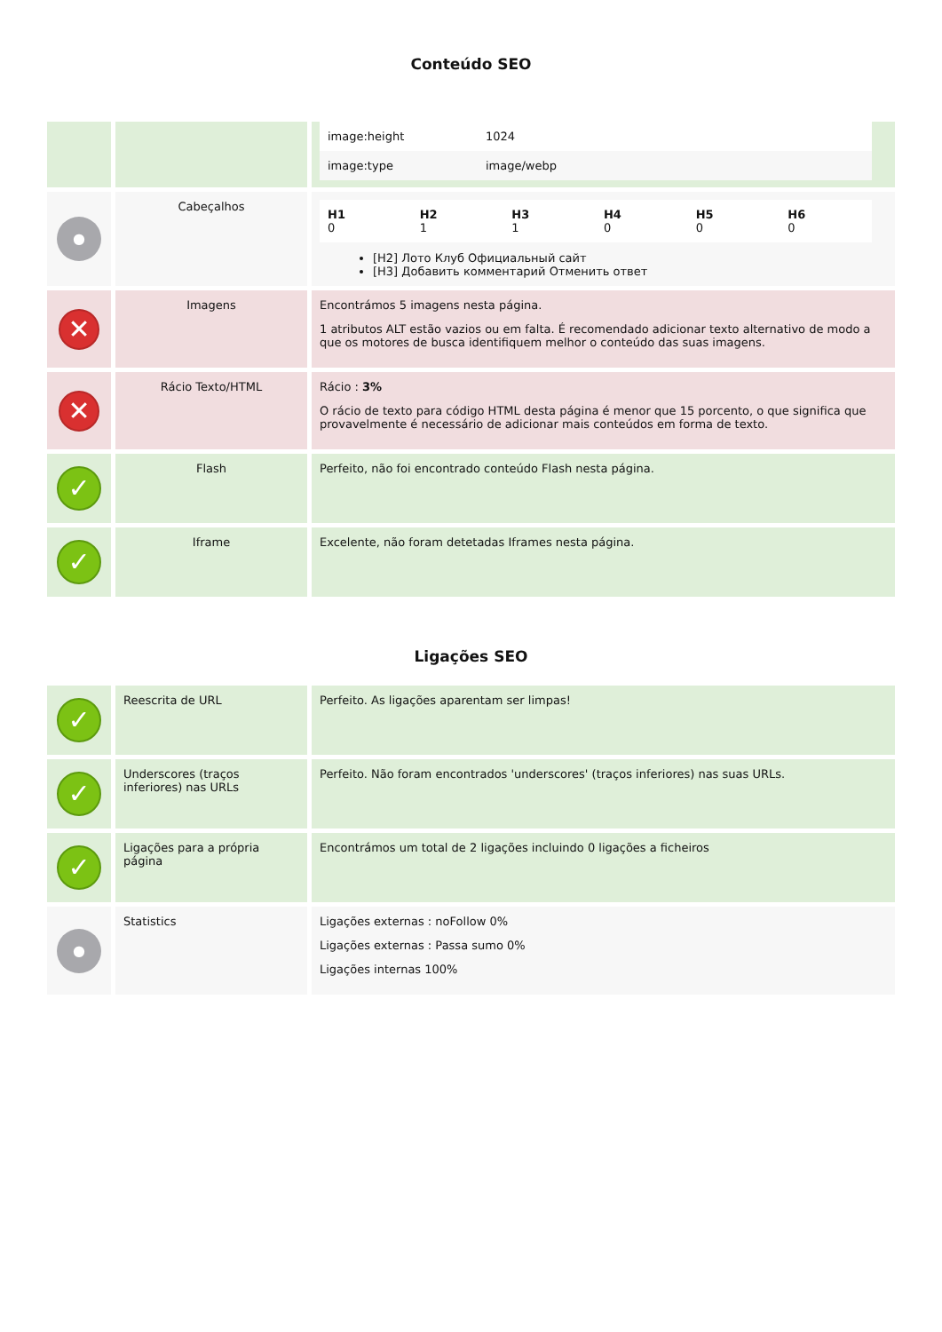Conteúdo SEO
| | | / image:height / 1024 / / image:type / image/webp / |
| ● | Cabeçalhos | / H1 0 / H2 1 / H3 1 / H4 0 / H5 0 / H6 0 / [H2] Лото Клуб Официальный сайт [H3] Добавить комментарий Отменить ответ |
| ✕ | Imagens | Encontrámos 5 imagens nesta página. 1 atributos ALT estão vazios ou em falta. É recomendado adicionar texto alternativo de modo a que os motores de busca identifiquem melhor o conteúdo das suas imagens. |
| ✕ | Rácio Texto/HTML | Rácio : 3% O rácio de texto para código HTML desta página é menor que 15 porcento, o que significa que provavelmente é necessário de adicionar mais conteúdos em forma de texto. |
| ✓ | Flash | Perfeito, não foi encontrado conteúdo Flash nesta página. |
| ✓ | Iframe | Excelente, não foram detetadas Iframes nesta página. |
Ligações SEO
| ✓ | Reescrita de URL | Perfeito. As ligações aparentam ser limpas! |
| ✓ | Underscores (traços inferiores) nas URLs | Perfeito. Não foram encontrados 'underscores' (traços inferiores) nas suas URLs. |
| ✓ | Ligações para a própria página | Encontrámos um total de 2 ligações incluindo 0 ligações a ficheiros |
| ● | Statistics | Ligações externas : noFollow 0% Ligações externas : Passa sumo 0% Ligações internas 100% |